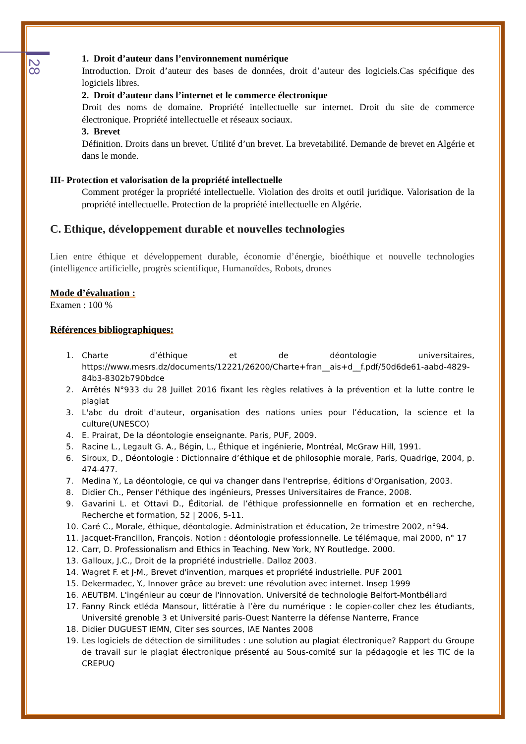28
1. Droit d’auteur dans l’environnement numérique
Introduction. Droit d’auteur des bases de données, droit d’auteur des logiciels.Cas spécifique des logiciels libres.
2. Droit d’auteur dans l’internet et le commerce électronique
Droit des noms de domaine. Propriété intellectuelle sur internet. Droit du site de commerce électronique. Propriété intellectuelle et réseaux sociaux.
3. Brevet
Définition. Droits dans un brevet. Utilité d’un brevet. La brevetabilité. Demande de brevet en Algérie et dans le monde.
III- Protection et valorisation de la propriété intellectuelle
Comment protéger la propriété intellectuelle. Violation des droits et outil juridique. Valorisation de la propriété intellectuelle. Protection de la propriété intellectuelle en Algérie.
C. Ethique, développement durable et nouvelles technologies
Lien entre éthique et développement durable, économie d’énergie, bioéthique et nouvelle technologies (intelligence artificielle, progrès scientifique, Humanoïdes, Robots, drones
Mode d’évaluation :
Examen : 100 %
Références bibliographiques:
1. Charte d’éthique et de déontologie universitaires, https://www.mesrs.dz/documents/12221/26200/Charte+fran__ais+d__f.pdf/50d6de61-aabd-4829-84b3-8302b790bdce
2. Arrêtés N°933 du 28 Juillet 2016 fixant les règles relatives à la prévention et la lutte contre le plagiat
3. L'abc du droit d'auteur, organisation des nations unies pour l’éducation, la science et la culture(UNESCO)
4. E. Prairat, De la déontologie enseignante. Paris, PUF, 2009.
5. Racine L., Legault G. A., Bégin, L., Éthique et ingénierie, Montréal, McGraw Hill, 1991.
6. Siroux, D., Déontologie : Dictionnaire d’éthique et de philosophie morale, Paris, Quadrige, 2004, p. 474-477.
7. Medina Y., La déontologie, ce qui va changer dans l'entreprise, éditions d'Organisation, 2003.
8. Didier Ch., Penser l'éthique des ingénieurs, Presses Universitaires de France, 2008.
9. Gavarini L. et Ottavi D., Éditorial. de l’éthique professionnelle en formation et en recherche, Recherche et formation, 52 | 2006, 5-11.
10. Caré C., Morale, éthique, déontologie. Administration et éducation, 2e trimestre 2002, n°94.
11. Jacquet-Francillon, François. Notion : déontologie professionnelle. Le télémaque, mai 2000, n° 17
12. Carr, D. Professionalism and Ethics in Teaching. New York, NY Routledge. 2000.
13. Galloux, J.C., Droit de la propriété industrielle. Dalloz 2003.
14. Wagret F. et J-M., Brevet d'invention, marques et propriété industrielle. PUF 2001
15. Dekermadec, Y., Innover grâce au brevet: une révolution avec internet. Insep 1999
16. AEUTBM. L'ingénieur au cœur de l'innovation. Université de technologie Belfort-Montbéliard
17. Fanny Rinck etléda Mansour, littératie à l’ère du numérique : le copier-coller chez les étudiants, Université grenoble 3 et Université paris-Ouest Nanterre la défense Nanterre, France
18. Didier DUGUEST IEMN, Citer ses sources, IAE Nantes 2008
19. Les logiciels de détection de similitudes : une solution au plagiat électronique? Rapport du Groupe de travail sur le plagiat électronique présenté au Sous-comité sur la pédagogie et les TIC de la CREPUQ